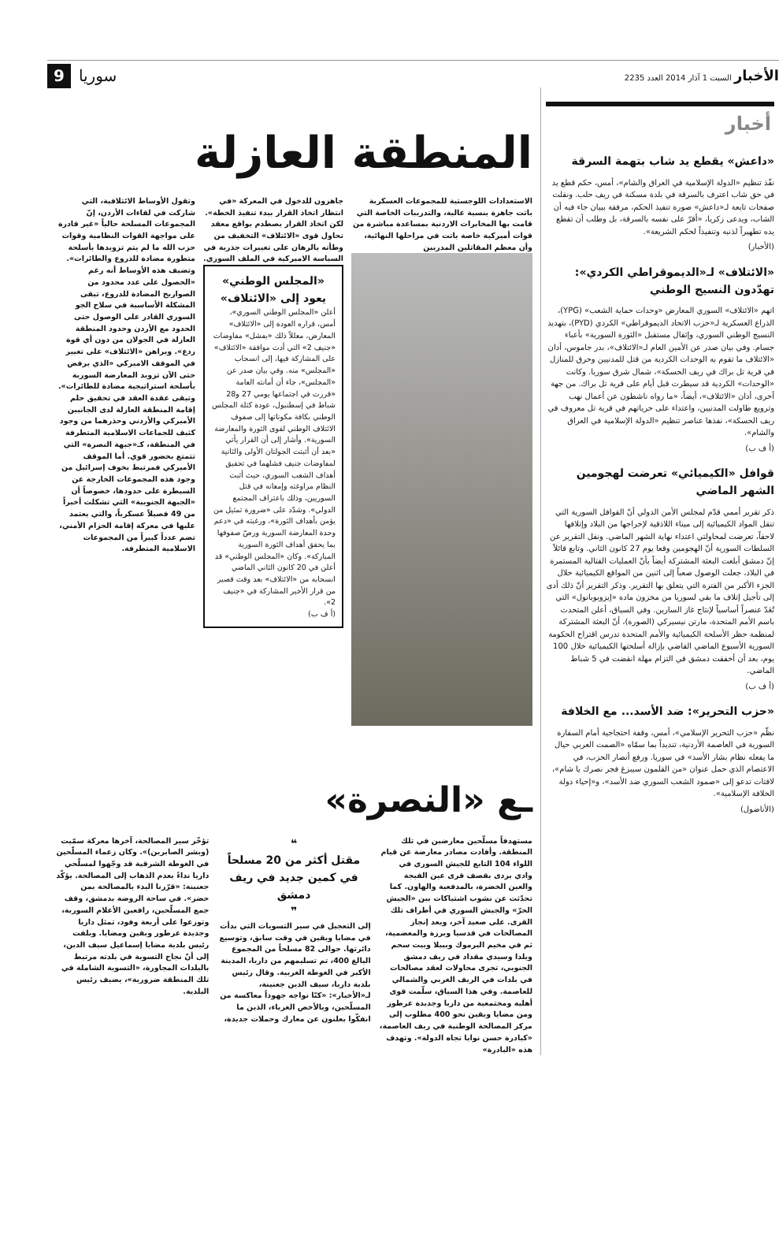الأخبار السبت 1 آذار 2014 العدد 2235
سوريا 9
المنطقة العازلة
الاستعدادات اللوجستية للمجموعات العسكرية باتت جاهزة بنسبة عالية، والتدريبات الخاصة التي قامت بها المخابرات الاردنية بمساعدة مباشرة من قوات أميركية خاصة باتت في مراحلها النهائية، وأن معظم المقاتلين المدربين
جاهزون للدخول في المعركة «في انتظار اتخاذ القرار ببدء تنفيذ الخطة». لكن اتخاذ القرار يصطدم بواقع معقد تحاول قوى «الائتلاف» التخفيف من وطأته بالرهان على تغييرات جذرية في السياسة الاميركية في الملف السوري.
«المجلس الوطني» يعود إلى «الائتلاف»
أعلن «المجلس الوطني السوري»، أمس، قراره العودة إلى «الائتلاف» المعارض، معللاً ذلك «بفشل» مفاوضات «جنيف 2» التي أدت موافقة «الائتلاف» على المشاركة فيها، إلى انسحاب «المجلس» منه. وفي بيان صدر عن «المجلس»، جاء أن أمانته العامة «قررت في اجتماعها يومي 27 و28 شباط في إسطنبول، عودة كتلة المجلس الوطني بكافة مكوناتها إلى صفوف الائتلاف الوطني لقوى الثورة والمعارضة السورية». وأشار إلى أن القرار يأتي «بعد أن أثبتت الجولتان الأولى والثانية لمفاوضات جنيف فشلهما في تحقيق أهداف الشعب السوري، حيث أثبت النظام مراوغته وإمعانه في قتل السوريين، وذلك باعتراف المجتمع الدولي». وشدّد على «ضرورة تمثيل من يؤمن بأهداف الثورة»، ورغبته في «دعم وحدة المعارضة السورية ورصّ صفوفها بما يحقق أهداف الثورة السورية المباركة». وكان «المجلس الوطني» قد أعلن في 20 كانون الثاني الماضي انسحابه من «الائتلاف» بعد وقت قصير من قرار الأخير المشاركة في «جنيف 2».
(أ ف ب)
وتقول الأوساط الائتلافية، التي شاركت في لقاءات الأردن، إنّ المجموعات المسلحة حالياً «غير قادرة على مواجهة القوات النظامية وقوات حزب الله ما لم يتم تزويدها بأسلحة متطورة مضادة للدروع والطائرات». وتضيف هذه الأوساط أنه رغم «الحصول على عدد محدود من الصواريخ المضادة للدروع، تبقى المشكلة الأساسية في سلاح الجو السوري القادر على الوصول حتى الحدود مع الأردن وحدود المنطقة العازلة في الجولان من دون أي قوة ردع». ويراهن «الائتلاف» على تغيير في الموقف الاميركي «الذي يرفض حتى الآن تزويد المعارضة السورية بأسلحة استراتيجية مضادة للطائرات». وتبقى عقدة العقد في تحقيق حلم إقامة المنطقة العازلة لدى الجانبين الأميركي والأردني وحذرهما من وجود كثيف للجماعات الاسلامية المتطرفة في المنطقة، كـ«جبهة النصرة» التي تتمتع بحضور قوي. أما الموقف الأميركي فمرتبط بخوف إسرائيل من وجود هذه المجموعات الخارجة عن السيطرة على حدودها، خصوصاً أن «الجبهة الجنوبية» التي تشكلت أخيراً من 49 فصيلاً عسكرياً، والتي يعتمد عليها في معركة إقامة الحزام الأمني، تضم عدداً كبيراً من المجموعات الاسلامية المتطرفة.
ـع «النصرة»
مستهدفاً مسلّحين معارضين في تلك المنطقة. وأفادت مصادر معارضة عن قيام اللواء 104 التابع للجيش السوري في وادي بردى بقصف قرى عين الفيجة والعين الخضرة، بالمدفعية والهاون. كما تحدّثت عن نشوب اشتباكات بين «الجيش الحرّ» والجيش السوري في أطراف تلك القرى. على صعيد آخر، وبعد إنجاز المصالحات في قدسيا وبرزة والمعضمية، ثم في مخيم اليرموك وببيلا وبيت سحم ويلدا وسيدي مقداد في ريف دمشق الجنوبي، تجرى محاولات لعقد مصالحات في بلدات في الريف الغربي والشمالي للعاصمة. وفي هذا السياق، سلّمت قوى أهلية ومجتمعية من داريا وجديدة عرطوز ومن مضايا وبقين نحو 400 مطلوب إلى مركز المصالحة الوطنية في ريف العاصمة، «كبادرة حسن نوايا تجاه الدولة». وتهدف هذه «البادرة»
❝
مقتل أكثر من 20 مسلحاً في كمين جديد في ريف دمشق
❞
إلى التعجيل في سير التسويات التي بدأت في مضايا وبقين في وقت سابق، وتوسيع دائرتها. حوالى 82 مسلحاً من المجموع البالغ 400، تم تسليمهم من داريا، المدينة الأكبر في الغوطة الغربية. وقال رئيس بلدية داريا، سيف الدين جعنينة، لـ«الأخبار»: «كنّا نواجه جهوداً معاكسة من المسلّحين، وبالأخص الغرباء، الذين ما انفكّوا يعلنون عن معارك وحملات جديدة،
تؤخّر سير المصالحة، آخرها معركة سمّيت (وبشر الصابرين)». وكان زعماء المسلّحين في الغوطة الشرقية قد وجّهوا لمسلّحي داريا نداءً بعدم الذهاب إلى المصالحة. يؤكّد جعنينة: «قرّرنا البدء بالمصالحة بمن حضر». في ساحة الروضة بدمشق، وقف جمع المسلّحين، رافعين الأعلام السورية، وتوزعوا على أربعة وفود، تمثل داريا وجديدة عرطوز وبقين ومضايا. وبلفت رئيس بلدية مضايا إسماعيل سيف الدين، إلى أنّ نجاح التسوية في بلدته مرتبط بالبلدات المجاورة، «التسوية الشاملة في تلك المنطقة ضرورية»، يضيف رئيس البلدية.
أخبار
«داعش» يقطع يد شاب بتهمة السرقة
نفّذ تنظيم «الدولة الإسلامية في العراق والشام»، أمس، حكم قطع يد في حق شاب اعترف بالسرقة في بلدة مسكنة في ريف حلب. ونقلت صفحات تابعة لـ«داعش» صورة تنفيذ الحكم، مرفقة ببيان جاء فيه أن الشاب، ويدعى زكريا، «أقرّ على نفسه بالسرقة، بل وطلب أن تقطع يده تطهيراً لذنبه وتنفيذاً لحكم الشريعة».
(الأخبار)
«الائتلاف» لـ«الديموقراطي الكردي»: تهدّدون النسيج الوطني
اتهم «الائتلاف» السوري المعارض «وحدات حماية الشعب» (YPG)، الذراع العسكرية لـ«حزب الاتحاد الديموقراطي» الكردي (PYD)، بتهديد النسيج الوطني السوري، وإثقال مستقبل «الثورة السورية» بأعباء جسام. وفي بيان صدر عن الأمين العام لـ«الائتلاف»، بدر جاموس، أدان «الائتلاف ما تقوم به الوحدات الكردية من قتل للمدنيين وحرق للمنازل في قرية تل براك في ريف الحسكة»، شمال شرق سوريا. وكانت «الوحدات» الكردية قد سيطرت قبل أيام على قرية تل براك. من جهة أخرى، أدان «الائتلاف»، أيضاً، «ما رواه ناشطون عن أعمال نهب وترويع طاولت المدنيين، واعتداء على حرياتهم في قرية تل معروف في ريف الحسكة»، نفذها عناصر تنظيم «الدولة الإسلامية في العراق والشام».
(أ ف ب)
قوافل «الكيميائي» تعرضت لهجومين الشهر الماضي
ذكر تقرير أممي قدّم لمجلس الأمن الدولي أنّ القوافل السورية التي تنقل المواد الكيميائية إلى ميناء اللاذقية لإخراجها من البلاد وإتلافها لاحقاً، تعرضت لمحاولتي اعتداء نهاية الشهر الماضي. ونقل التقرير عن السلطات السورية أنّ الهجومين وقعا يوم 27 كانون الثاني. وتابع قائلاً إنّ دمشق أبلغت البعثة المشتركة أيضاً بأنّ العمليات القتالية المستمرة في البلاد، جعلت الوصول صعباً إلى اثنين من المواقع الكيميائية خلال الجزء الأكبر من الفترة التي يتعلق بها التقرير. وذكر التقرير أنّ ذلك أدى إلى تأجيل إتلاف ما بقي لسوريا من مخزون مادة «إيزوبوبانول» التي تُعَدّ عنصراً أساسياً لإنتاج غاز السارين. وفي السياق، أعلن المتحدث باسم الأمم المتحدة، مارتن نيسيركي (الصورة)، أنّ البعثة المشتركة لمنظمة حظر الأسلحة الكيميائية والأمم المتحدة تدرس اقتراح الحكومة السورية الأسبوع الماضي القاضي بإزالة أسلحتها الكيميائية خلال 100 يوم، بعد أن أخفقت دمشق في التزام مهلة انقضت في 5 شباط الماضي.
(أ ف ب)
«حزب التحرير»: ضد الأسد... مع الخلافة
نظّم «حزب التحرير الإسلامي»، أمس، وقفة احتجاجية أمام السفارة السورية في العاصمة الأردنية، تنديداً بما سمّاه «الصمت العربي حيال ما يفعله نظام بشار الأسد» في سوريا. ورفع أنصار الحزب، في الاعتصام الذي حمل عنوان «من القلمون سيبزغ فجر نصرك يا شام»، لافتات تدعو إلى «صمود الشعب السوري ضد الأسد»، و«إحياء دولة الخلافة الإسلامية».
(الأناضول)